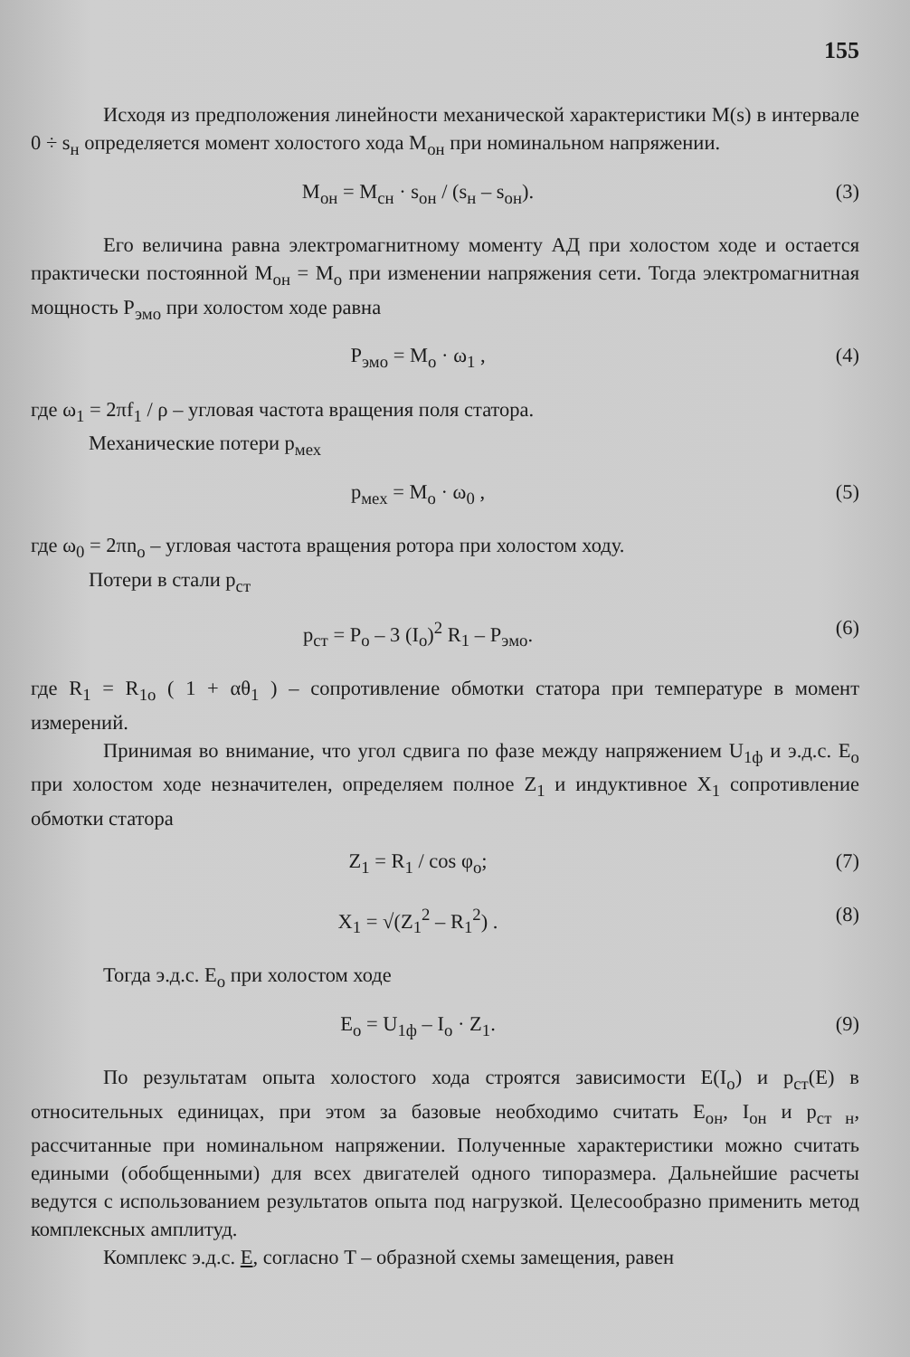155
Исходя из предположения линейности механической характеристики M(s) в интервале 0 ÷ s<sub>н</sub> определяется момент холостого хода M<sub>он</sub> при номинальном напряжении.
M<sub>он</sub> = M<sub>сн</sub> · s<sub>он</sub> / (s<sub>н</sub> – s<sub>он</sub>). (3)
Его величина равна электромагнитному моменту АД при холостом ходе и остается практически постоянной M<sub>он</sub> = M<sub>о</sub> при изменении напряжения сети. Тогда электромагнитная мощность P<sub>эмо</sub> при холостом ходе равна
P<sub>эмо</sub> = M<sub>о</sub> · ω<sub>1</sub> , (4)
где ω<sub>1</sub> = 2πf<sub>1</sub> / ρ – угловая частота вращения поля статора.
Механические потери p<sub>мех</sub>
p<sub>мех</sub> = M<sub>о</sub> · ω<sub>0</sub> , (5)
где ω<sub>0</sub> = 2πn<sub>о</sub> – угловая частота вращения ротора при холостом ходу.
Потери в стали p<sub>ст</sub>
p<sub>ст</sub> = P<sub>о</sub> – 3 (I<sub>о</sub>)<sup>2</sup> R<sub>1</sub> – P<sub>эмо</sub>. (6)
где R<sub>1</sub> = R<sub>1о</sub> ( 1 + αθ<sub>1</sub> ) – сопротивление обмотки статора при температуре в момент измерений.
Принимая во внимание, что угол сдвига по фазе между напряжением U<sub>1ф</sub> и э.д.с. E<sub>о</sub> при холостом ходе незначителен, определяем полное Z<sub>1</sub> и индуктивное X<sub>1</sub> сопротивление обмотки статора
Z<sub>1</sub> = R<sub>1</sub> / cos φ<sub>о</sub>; (7)
X<sub>1</sub> = √(Z<sub>1</sub><sup>2</sup> – R<sub>1</sub><sup>2</sup>) . (8)
Тогда э.д.с. E<sub>о</sub> при холостом ходе
E<sub>о</sub> = U<sub>1ф</sub> – I<sub>о</sub> · Z<sub>1</sub>. (9)
По результатам опыта холостого хода строятся зависимости E(I<sub>о</sub>) и p<sub>ст</sub>(E) в относительных единицах, при этом за базовые необходимо считать E<sub>он</sub>, I<sub>он</sub> и p<sub>ст н</sub>, рассчитанные при номинальном напряжении. Полученные характеристики можно считать едиными (обобщенными) для всех двигателей одного типоразмера. Дальнейшие расчеты ведутся с использованием результатов опыта под нагрузкой. Целесообразно применить метод комплексных амплитуд.
Комплекс э.д.с. E, согласно T – образной схемы замещения, равен